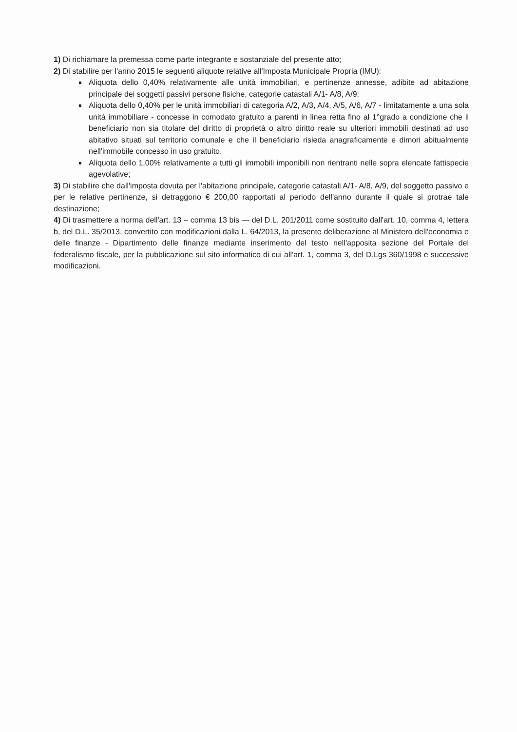1) Di richiamare la premessa come parte integrante e sostanziale del presente atto;
2) Di stabilire per l'anno 2015 le seguenti aliquote relative all'Imposta Municipale Propria (IMU):
Aliquota dello 0,40% relativamente alle unità immobiliari, e pertinenze annesse, adibite ad abitazione principale dei soggetti passivi persone fisiche, categorie catastali A/1- A/8, A/9;
Aliquota dello 0,40% per le unità immobiliari di categoria A/2, A/3, A/4, A/5, A/6, A/7 - limitatamente a una sola unità immobiliare - concesse in comodato gratuito a parenti in linea retta fino al 1°grado a condizione che il beneficiario non sia titolare del diritto di proprietà o altro diritto reale su ulteriori immobili destinati ad uso abitativo situati sul territorio comunale e che il beneficiario risieda anagraficamente e dimori abitualmente nell'immobile concesso in uso gratuito.
Aliquota dello 1,00% relativamente a tutti gli immobili imponibili non rientranti nelle sopra elencate fattispecie agevolative;
3) Di stabilire che dall'imposta dovuta per l'abitazione principale, categorie catastali A/1- A/8, A/9, del soggetto passivo e per le relative pertinenze, si detraggono € 200,00 rapportati al periodo dell'anno durante il quale si protrae tale destinazione;
4) Di trasmettere a norma dell'art. 13 – comma 13 bis — del D.L. 201/2011 come sostituito dall'art. 10, comma 4, lettera b, del D.L. 35/2013, convertito con modificazioni dalla L. 64/2013, la presente deliberazione al Ministero dell'economia e delle finanze - Dipartimento delle finanze mediante inserimento del testo nell'apposita sezione del Portale del federalismo fiscale, per la pubblicazione sul sito informatico di cui all'art. 1, comma 3, del D.Lgs 360/1998 e successive modificazioni.